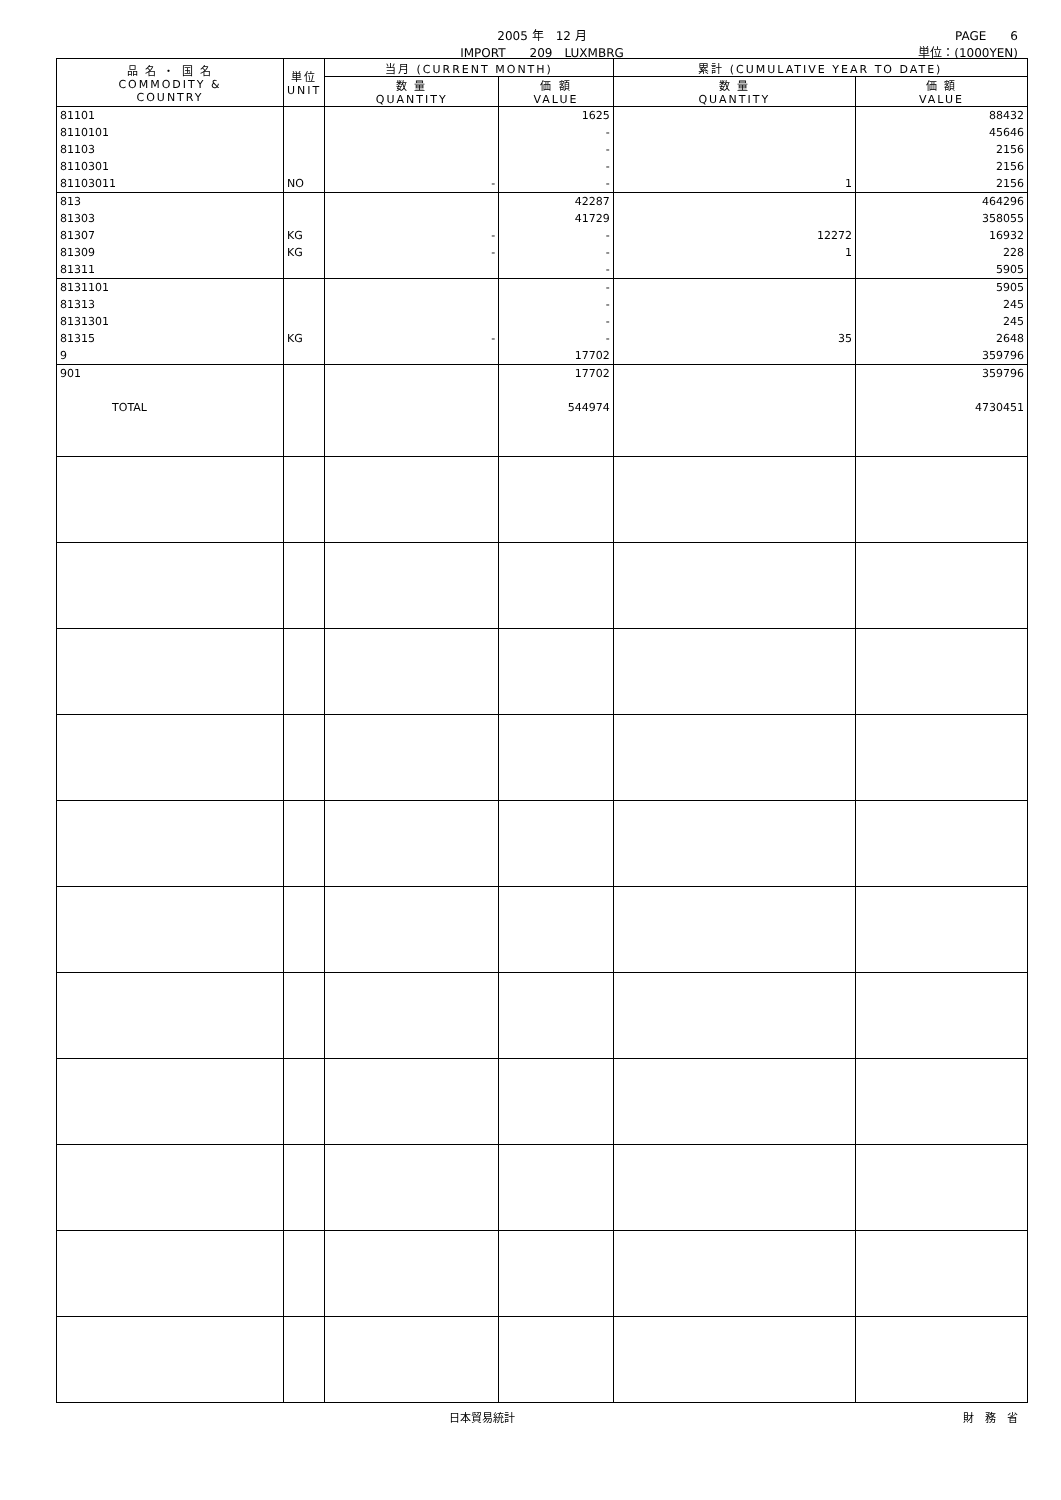2005 年　12 月
IMPORT　　209　LUXMBRG
PAGE　　6
単位：(1000YEN)
| 品 名 ・ 国 名 COMMODITY & COUNTRY | 単位 UNIT | 当月 (CURRENT MONTH) | | 累計 (CUMULATIVE YEAR TO DATE) | |
| --- | --- | --- | --- | --- | --- |
| | | 数 量 QUANTITY | 価 額 VALUE | 数 量 QUANTITY | 価 額 VALUE |
| 81101 | | | 1625 | | 88432 |
| 8110101 | | | - | | 45646 |
| 81103 | | | - | | 2156 |
| 8110301 | | | - | | 2156 |
| 81103011 | NO | - | - | 1 | 2156 |
| 813 | | | 42287 | | 464296 |
| 81303 | | | 41729 | | 358055 |
| 81307 | KG | - | - | 12272 | 16932 |
| 81309 | KG | - | - | 1 | 228 |
| 81311 | | | - | | 5905 |
| 8131101 | | | - | | 5905 |
| 81313 | | | - | | 245 |
| 8131301 | | | - | | 245 |
| 81315 | KG | - | - | 35 | 2648 |
| 9 | | | 17702 | | 359796 |
| 901 | | | 17702 | | 359796 |
| TOTAL | | | 544974 | | 4730451 |
日本貿易統計 財　務　省